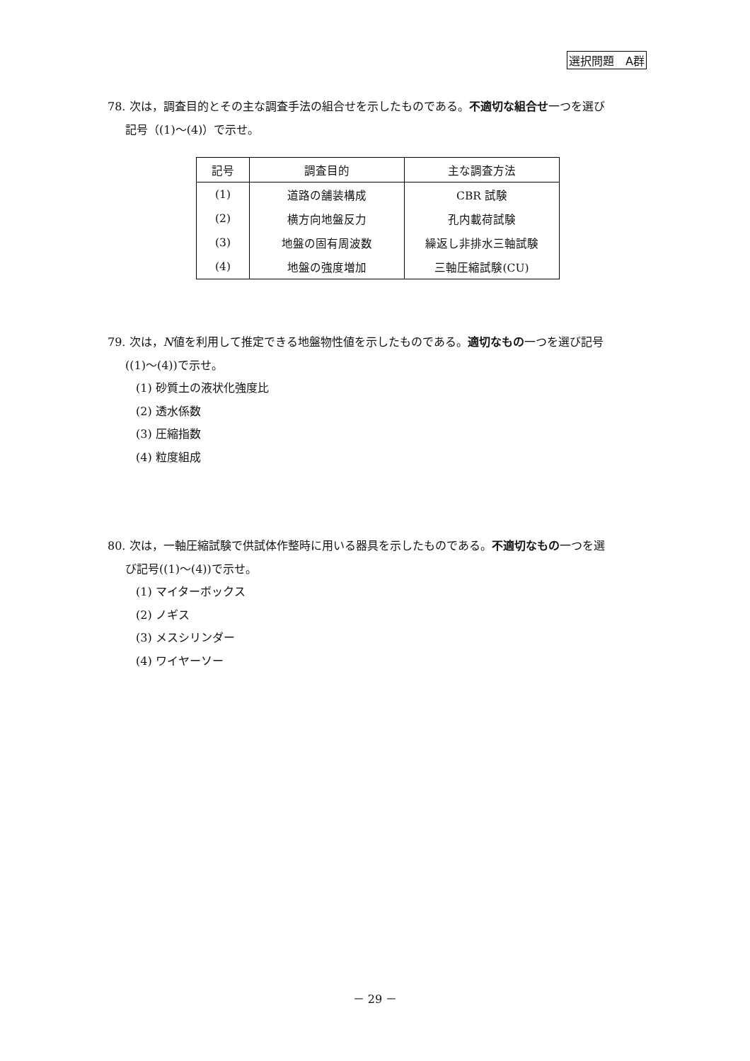選択問題　A群
78. 次は，調査目的とその主な調査手法の組合せを示したものである。不適切な組合せ一つを選び
記号（(1)～(4)）で示せ。
| 記号 | 調査目的 | 主な調査方法 |
| --- | --- | --- |
| (1) | 道路の舗装構成 | CBR 試験 |
| (2) | 横方向地盤反力 | 孔内載荷試験 |
| (3) | 地盤の固有周波数 | 繰返し非排水三軸試験 |
| (4) | 地盤の強度増加 | 三軸圧縮試験(CU) |
79. 次は，N値を利用して推定できる地盤物性値を示したものである。適切なもの一つを選び記号
((1)～(4))で示せ。
(1) 砂質土の液状化強度比
(2) 透水係数
(3) 圧縮指数
(4) 粒度組成
80. 次は，一軸圧縮試験で供試体作整時に用いる器具を示したものである。不適切なもの一つを選
び記号((1)～(4))で示せ。
(1) マイターボックス
(2) ノギス
(3) メスシリンダー
(4) ワイヤーソー
－ 29 －